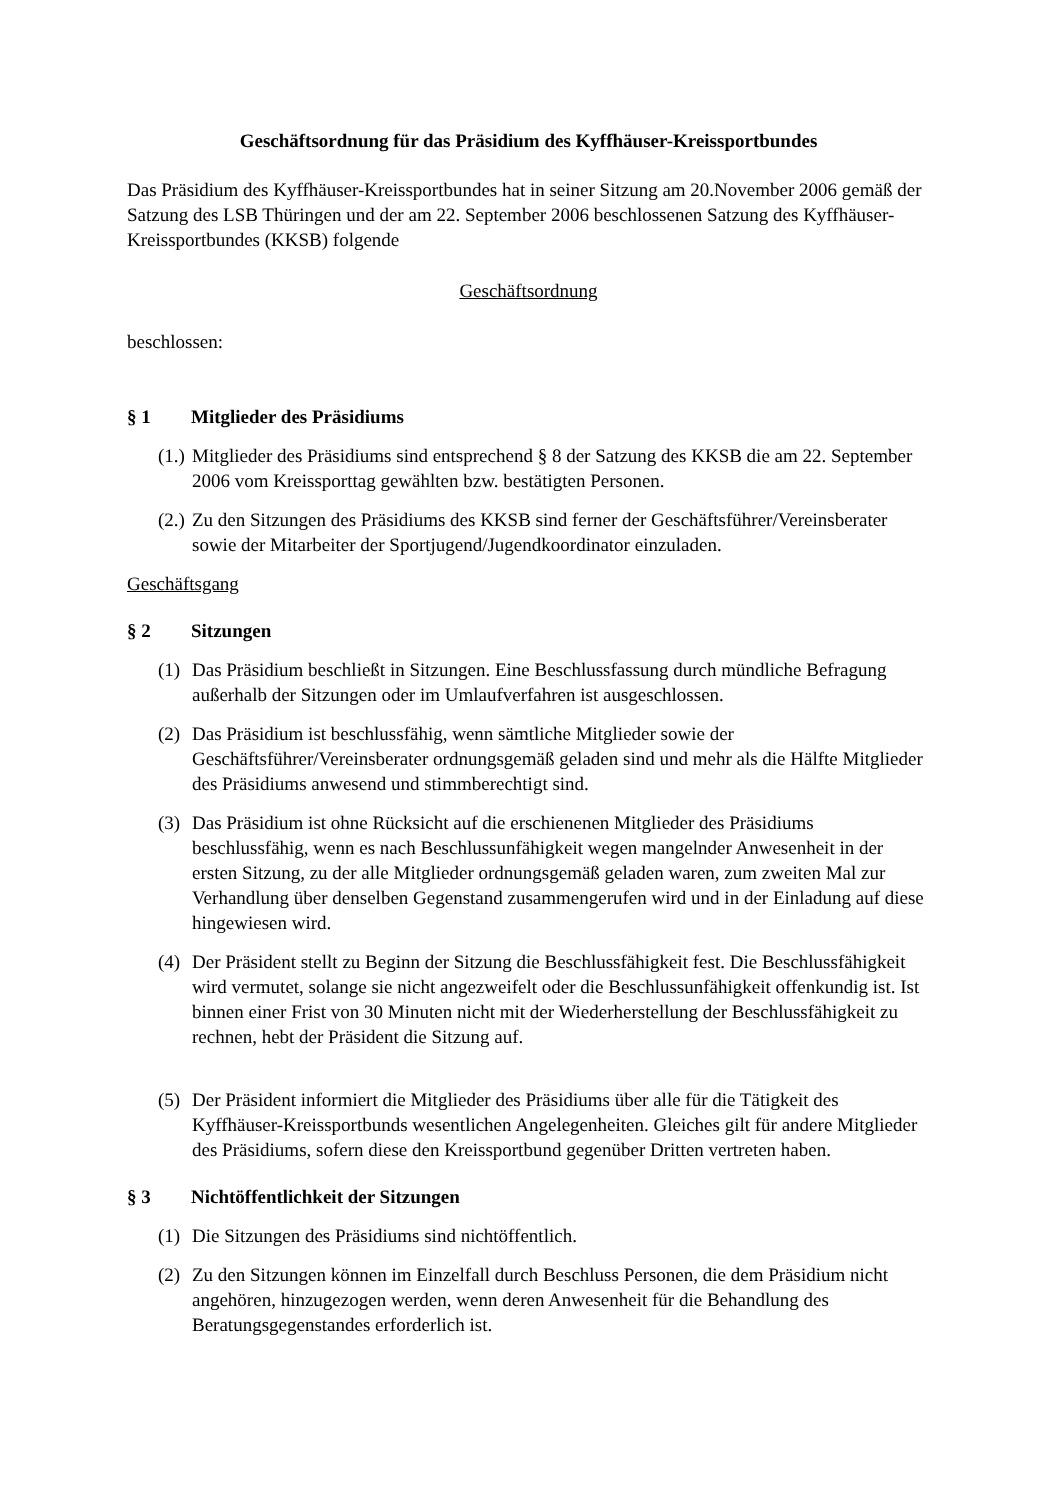Geschäftsordnung für das Präsidium des Kyffhäuser-Kreissportbundes
Das Präsidium des Kyffhäuser-Kreissportbundes hat in seiner Sitzung am 20.November 2006 gemäß der Satzung des LSB Thüringen und der am 22. September 2006 beschlossenen Satzung des Kyffhäuser-Kreissportbundes (KKSB) folgende
Geschäftsordnung
beschlossen:
§ 1 Mitglieder des Präsidiums
(1.)
Mitglieder des Präsidiums sind entsprechend § 8 der Satzung des KKSB die am 22. September 2006 vom Kreissporttag gewählten bzw. bestätigten Personen.
(2.)
Zu den Sitzungen des Präsidiums des KKSB sind ferner der Geschäftsführer/Vereinsberater sowie der Mitarbeiter der Sportjugend/Jugendkoordinator einzuladen.
Geschäftsgang
§ 2 Sitzungen
(1)
Das Präsidium beschließt in Sitzungen. Eine Beschlussfassung durch mündliche Befragung außerhalb der Sitzungen oder im Umlaufverfahren ist ausgeschlossen.
(2)
Das Präsidium ist beschlussfähig, wenn sämtliche Mitglieder sowie der Geschäftsführer/Vereinsberater ordnungsgemäß geladen sind und mehr als die Hälfte Mitglieder des Präsidiums anwesend und stimmberechtigt sind.
(3)
Das Präsidium ist ohne Rücksicht auf die erschienenen Mitglieder des Präsidiums beschlussfähig, wenn es nach Beschlussunfähigkeit wegen mangelnder Anwesenheit in der ersten Sitzung, zu der alle Mitglieder ordnungsgemäß geladen waren, zum zweiten Mal zur Verhandlung über denselben Gegenstand zusammengerufen wird und in der Einladung auf diese hingewiesen wird.
(4)
Der Präsident stellt zu Beginn der Sitzung die Beschlussfähigkeit fest. Die Beschlussfähigkeit wird vermutet, solange sie nicht angezweifelt oder die Beschlussunfähigkeit offenkundig ist. Ist binnen einer Frist von 30 Minuten nicht mit der Wiederherstellung der Beschlussfähigkeit zu rechnen, hebt der Präsident die Sitzung auf.
(5)
Der Präsident informiert die Mitglieder des Präsidiums über alle für die Tätigkeit des Kyffhäuser-Kreissportbunds wesentlichen Angelegenheiten. Gleiches gilt für andere Mitglieder des Präsidiums, sofern diese den Kreissportbund gegenüber Dritten vertreten haben.
§ 3 Nichtöffentlichkeit der Sitzungen
(1)
Die Sitzungen des Präsidiums sind nichtöffentlich.
(2)
Zu den Sitzungen können im Einzelfall durch Beschluss Personen, die dem Präsidium nicht angehören, hinzugezogen werden, wenn deren Anwesenheit für die Behandlung des Beratungsgegenstandes erforderlich ist.